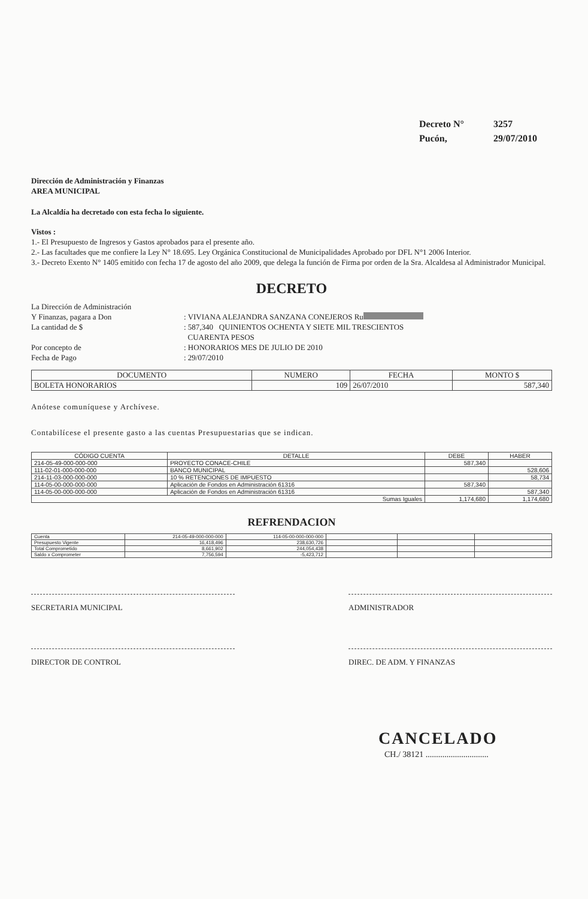Decreto N° 3257
Pucón, 29/07/2010
Dirección de Administración y Finanzas
AREA MUNICIPAL
La Alcaldía ha decretado con esta fecha lo siguiente.
Vistos :
1.- El Presupuesto de Ingresos y Gastos aprobados para el presente año.
2.- Las facultades que me confiere la Ley N° 18.695. Ley Orgánica Constitucional de Municipalidades Aprobado por DFL N°1 2006 Interior.
3.- Decreto Exento N° 1405 emitido con fecha 17 de agosto del año 2009, que delega la función de Firma por orden de la Sra. Alcaldesa al Administrador Municipal.
DECRETO
La Dirección de Administración
Y Finanzas, pagara a Don : VIVIANA ALEJANDRA SANZANA CONEJEROS Ru
La cantidad de $ : 587,340 QUINIENTOS OCHENTA Y SIETE MIL TRESCIENTOS
CUARENTA PESOS
Por concepto de : HONORARIOS MES DE JULIO DE 2010
Fecha de Pago : 29/07/2010
| DOCUMENTO | NUMERO | FECHA | MONTO $ |
| --- | --- | --- | --- |
| BOLETA HONORARIOS | 109 | 26/07/2010 | 587,340 |
Anótese comuníquese y Archívese.
Contabilícese el presente gasto a las cuentas Presupuestarias que se indican.
| CÓDIGO CUENTA | DETALLE | DEBE | HABER |
| --- | --- | --- | --- |
| 214-05-49-000-000-000 | PROYECTO CONACE-CHILE | 587,340 | |
| 111-02-01-000-000-000 | BANCO MUNICIPAL | | 528,606 |
| 214-11-03-000-000-000 | 10 % RETENCIONES DE IMPUESTO | | 58,734 |
| 114-05-00-000-000-000 | Aplicación de Fondos en Administración 61316 | 587,340 | |
| 114-05-00-000-000-000 | Aplicación de Fondos en Administración 61316 | | 587,340 |
| Sumas Iguales | | 1,174,680 | 1,174,680 |
REFRENDACION
| Cuenta | 214-05-49-000-000-000 | 114-05-00-000-000-000 | | | |
| Presupuesto Vigente | 16,418,496 | 238,630,726 | | | |
| Total Comprometido | 8,661,902 | 244,054,438 | | | |
| Saldo x Comprometer | 7,756,594 | -5,423,712 | | | |
SECRETARIA MUNICIPAL ADMINISTRADOR
DIRECTOR DE CONTROL DIREC. DE ADM. Y FINANZAS
CANCELADO
CH./ 38121 ..............................